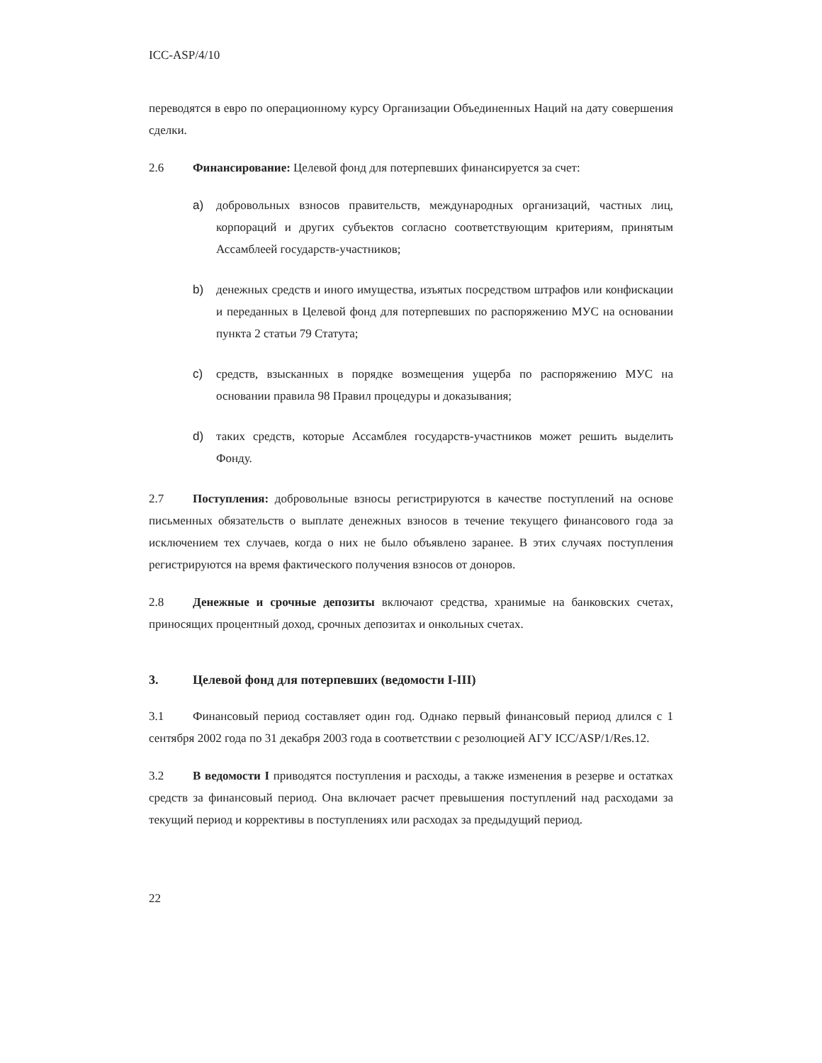ICC-ASP/4/10
переводятся в евро по операционному курсу Организации Объединенных Наций на дату совершения сделки.
2.6 Финансирование: Целевой фонд для потерпевших финансируется за счет:
a) добровольных взносов правительств, международных организаций, частных лиц, корпораций и других субъектов согласно соответствующим критериям, принятым Ассамблеей государств-участников;
b) денежных средств и иного имущества, изъятых посредством штрафов или конфискации и переданных в Целевой фонд для потерпевших по распоряжению МУС на основании пункта 2 статьи 79 Статута;
c) средств, взысканных в порядке возмещения ущерба по распоряжению МУС на основании правила 98 Правил процедуры и доказывания;
d) таких средств, которые Ассамблея государств-участников может решить выделить Фонду.
2.7 Поступления: добровольные взносы регистрируются в качестве поступлений на основе письменных обязательств о выплате денежных взносов в течение текущего финансового года за исключением тех случаев, когда о них не было объявлено заранее. В этих случаях поступления регистрируются на время фактического получения взносов от доноров.
2.8 Денежные и срочные депозиты включают средства, хранимые на банковских счетах, приносящих процентный доход, срочных депозитах и онкольных счетах.
3. Целевой фонд для потерпевших (ведомости I-III)
3.1 Финансовый период составляет один год. Однако первый финансовый период длился с 1 сентября 2002 года по 31 декабря 2003 года в соответствии с резолюцией АГУ ICC/ASP/1/Res.12.
3.2 В ведомости I приводятся поступления и расходы, а также изменения в резерве и остатках средств за финансовый период. Она включает расчет превышения поступлений над расходами за текущий период и коррективы в поступлениях или расходах за предыдущий период.
22